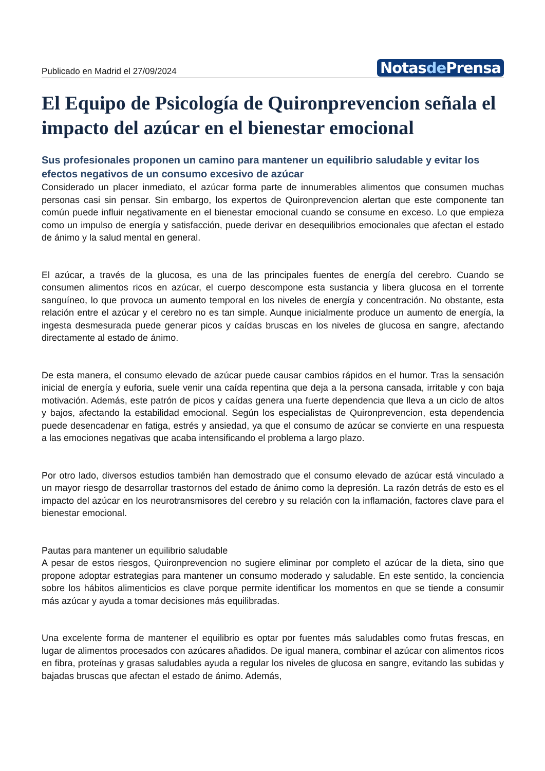Publicado en Madrid el 27/09/2024
Notasde Prensa
El Equipo de Psicología de Quironprevencion señala el impacto del azúcar en el bienestar emocional
Sus profesionales proponen un camino para mantener un equilibrio saludable y evitar los efectos negativos de un consumo excesivo de azúcar
Considerado un placer inmediato, el azúcar forma parte de innumerables alimentos que consumen muchas personas casi sin pensar. Sin embargo, los expertos de Quironprevencion alertan que este componente tan común puede influir negativamente en el bienestar emocional cuando se consume en exceso. Lo que empieza como un impulso de energía y satisfacción, puede derivar en desequilibrios emocionales que afectan el estado de ánimo y la salud mental en general.
El azúcar, a través de la glucosa, es una de las principales fuentes de energía del cerebro. Cuando se consumen alimentos ricos en azúcar, el cuerpo descompone esta sustancia y libera glucosa en el torrente sanguíneo, lo que provoca un aumento temporal en los niveles de energía y concentración. No obstante, esta relación entre el azúcar y el cerebro no es tan simple. Aunque inicialmente produce un aumento de energía, la ingesta desmesurada puede generar picos y caídas bruscas en los niveles de glucosa en sangre, afectando directamente al estado de ánimo.
De esta manera, el consumo elevado de azúcar puede causar cambios rápidos en el humor. Tras la sensación inicial de energía y euforia, suele venir una caída repentina que deja a la persona cansada, irritable y con baja motivación. Además, este patrón de picos y caídas genera una fuerte dependencia que lleva a un ciclo de altos y bajos, afectando la estabilidad emocional. Según los especialistas de Quironprevencion, esta dependencia puede desencadenar en fatiga, estrés y ansiedad, ya que el consumo de azúcar se convierte en una respuesta a las emociones negativas que acaba intensificando el problema a largo plazo.
Por otro lado, diversos estudios también han demostrado que el consumo elevado de azúcar está vinculado a un mayor riesgo de desarrollar trastornos del estado de ánimo como la depresión. La razón detrás de esto es el impacto del azúcar en los neurotransmisores del cerebro y su relación con la inflamación, factores clave para el bienestar emocional.
Pautas para mantener un equilibrio saludable
A pesar de estos riesgos, Quironprevencion no sugiere eliminar por completo el azúcar de la dieta, sino que propone adoptar estrategias para mantener un consumo moderado y saludable. En este sentido, la conciencia sobre los hábitos alimenticios es clave porque permite identificar los momentos en que se tiende a consumir más azúcar y ayuda a tomar decisiones más equilibradas.
Una excelente forma de mantener el equilibrio es optar por fuentes más saludables como frutas frescas, en lugar de alimentos procesados con azúcares añadidos. De igual manera, combinar el azúcar con alimentos ricos en fibra, proteínas y grasas saludables ayuda a regular los niveles de glucosa en sangre, evitando las subidas y bajadas bruscas que afectan el estado de ánimo. Además,